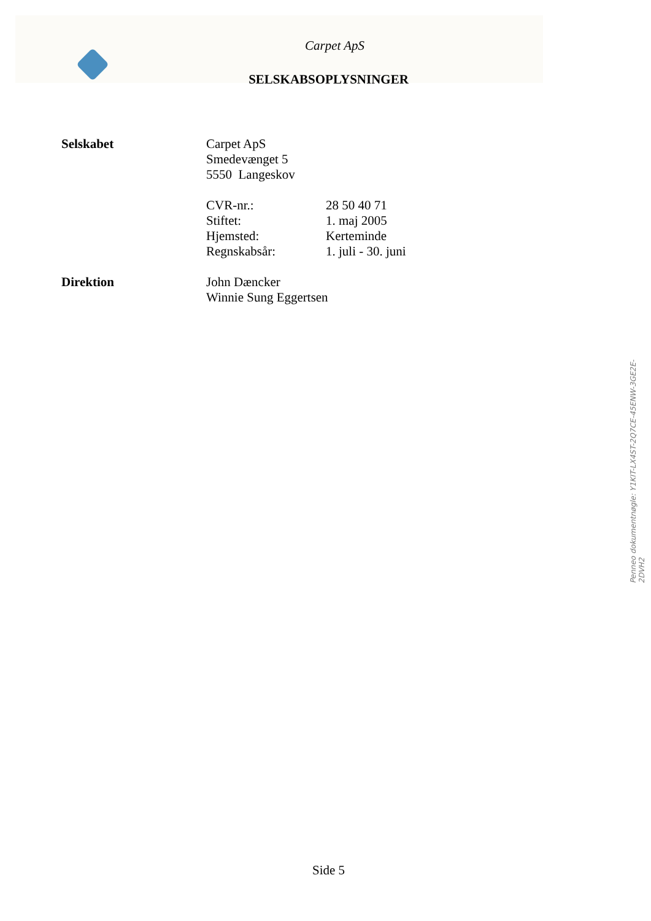Carpet ApS
SELSKABSOPLYSNINGER
| Selskabet | Carpet ApS Smedevænget 5 5550 Langeskov / CVR-nr.: / 28 50 40 71 / / Stiftet: / 1. maj 2005 / / Hjemsted: / Kerteminde / / Regnskabsår: / 1. juli - 30. juni / |
| Direktion | John Dæncker Winnie Sung Eggertsen |
Penneo dokumentnøgle: Y1KIT-LX4ST-2Q7CE-45ENW-3GE2E-2DVH2
Side 5